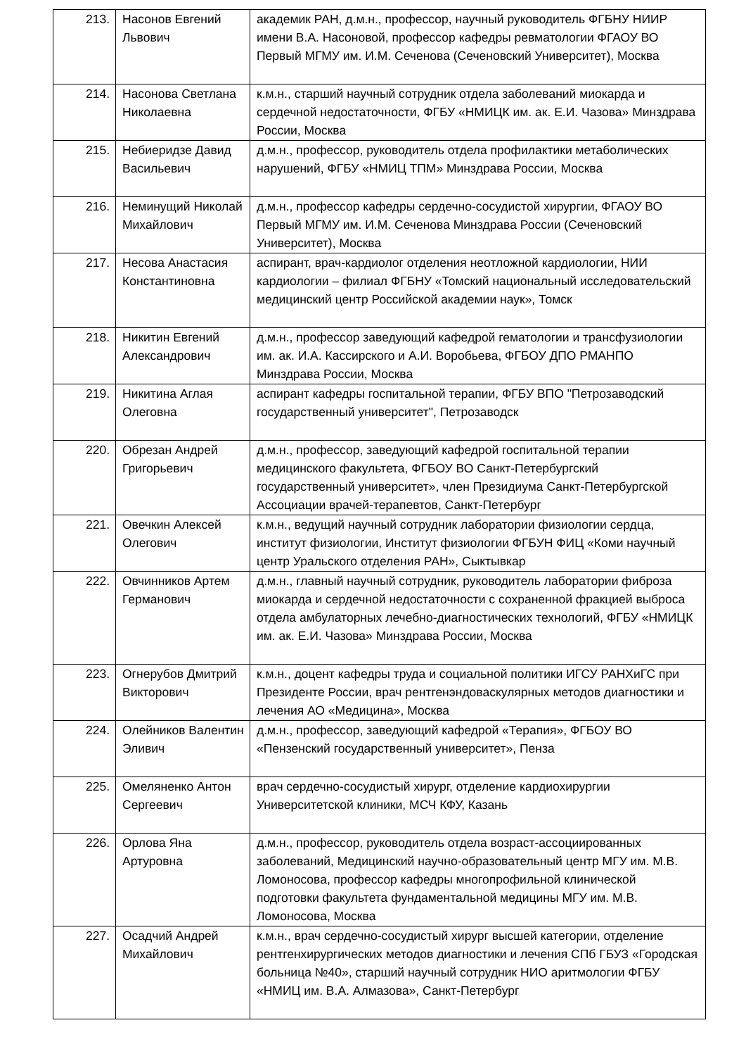| 213. | Насонов Евгений Львович | академик РАН, д.м.н., профессор, научный руководитель ФГБНУ НИИР имени В.А. Насоновой, профессор кафедры ревматологии ФГАОУ ВО Первый МГМУ им. И.М. Сеченова (Сеченовский Университет), Москва |
| 214. | Насонова Светлана Николаевна | к.м.н., старший научный сотрудник отдела заболеваний миокарда и сердечной недостаточности, ФГБУ «НМИЦК им. ак. Е.И. Чазова» Минздрава России, Москва |
| 215. | Небиеридзе Давид Васильевич | д.м.н., профессор, руководитель отдела профилактики метаболических нарушений, ФГБУ «НМИЦ ТПМ» Минздрава России, Москва |
| 216. | Неминущий Николай Михайлович | д.м.н., профессор кафедры сердечно-сосудистой хирургии, ФГАОУ ВО Первый МГМУ им. И.М. Сеченова Минздрава России (Сеченовский Университет), Москва |
| 217. | Несова Анастасия Константиновна | аспирант, врач-кардиолог отделения неотложной кардиологии, НИИ кардиологии – филиал ФГБНУ «Томский национальный исследовательский медицинский центр Российской академии наук», Томск |
| 218. | Никитин Евгений Александрович | д.м.н., профессор заведующий кафедрой гематологии и трансфузиологии им. ак. И.А. Кассирского и А.И. Воробьева, ФГБОУ ДПО РМАНПО Минздрава России, Москва |
| 219. | Никитина Аглая Олеговна | аспирант кафедры госпитальной терапии, ФГБУ ВПО "Петрозаводский государственный университет", Петрозаводск |
| 220. | Обрезан Андрей Григорьевич | д.м.н., профессор, заведующий кафедрой госпитальной терапии медицинского факультета, ФГБОУ ВО Санкт-Петербургский государственный университет», член Президиума Санкт-Петербургской Ассоциации врачей-терапевтов, Санкт-Петербург |
| 221. | Овечкин Алексей Олегович | к.м.н., ведущий научный сотрудник лаборатории физиологии сердца, институт физиологии, Институт физиологии ФГБУН ФИЦ «Коми научный центр Уральского отделения РАН», Сыктывкар |
| 222. | Овчинников Артем Германович | д.м.н., главный научный сотрудник, руководитель лаборатории фиброза миокарда и сердечной недостаточности с сохраненной фракцией выброса отдела амбулаторных лечебно-диагностических технологий, ФГБУ «НМИЦК им. ак. Е.И. Чазова» Минздрава России, Москва |
| 223. | Огнерубов Дмитрий Викторович | к.м.н., доцент кафедры труда и социальной политики ИГСУ РАНХиГС при Президенте России, врач рентгенэндоваскулярных методов диагностики и лечения АО «Медицина», Москва |
| 224. | Олейников Валентин Эливич | д.м.н., профессор, заведующий кафедрой «Терапия», ФГБОУ ВО «Пензенский государственный университет», Пенза |
| 225. | Омеляненко Антон Сергеевич | врач сердечно-сосудистый хирург, отделение кардиохирургии Университетской клиники, МСЧ КФУ, Казань |
| 226. | Орлова Яна Артуровна | д.м.н., профессор, руководитель отдела возраст-ассоциированных заболеваний, Медицинский научно-образовательный центр МГУ им. М.В. Ломоносова, профессор кафедры многопрофильной клинической подготовки факультета фундаментальной медицины МГУ им. М.В. Ломоносова, Москва |
| 227. | Осадчий Андрей Михайлович | к.м.н., врач сердечно-сосудистый хирург высшей категории, отделение рентгенхирургических методов диагностики и лечения СПб ГБУЗ «Городская больница №40», старший научный сотрудник НИО аритмологии ФГБУ «НМИЦ им. В.А. Алмазова», Санкт-Петербург |